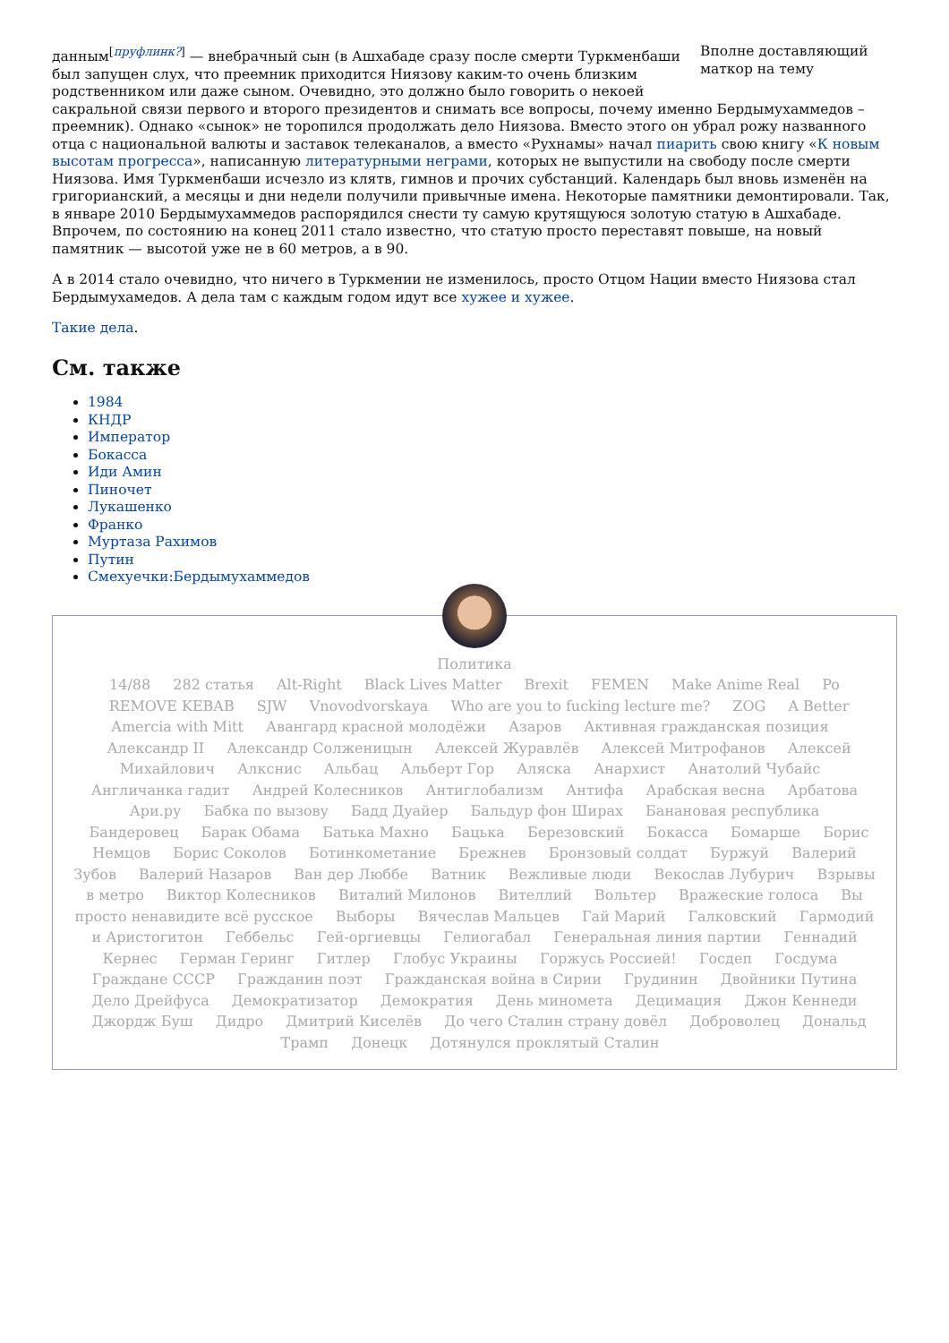Вполне доставляющий маткор на тему
данным<sup>[пруфлинк?]</sup> — внебрачный сын (в Ашхабаде сразу после смерти Туркменбаши был запущен слух, что преемник приходится Ниязову каким-то очень близким родственником или даже сыном. Очевидно, это должно было говорить о некоей сакральной связи первого и второго президентов и снимать все вопросы, почему именно Бердымухаммедов – преемник). Однако «сынок» не торопился продолжать дело Ниязова. Вместо этого он убрал рожу названного отца с национальной валюты и заставок телеканалов, а вместо «Рухнамы» начал пиарить свою книгу «К новым высотам прогресса», написанную литературными неграми, которых не выпустили на свободу после смерти Ниязова. Имя Туркменбаши исчезло из клятв, гимнов и прочих субстанций. Календарь был вновь изменён на григорианский, а месяцы и дни недели получили привычные имена. Некоторые памятники демонтировали. Так, в январе 2010 Бердымухаммедов распорядился снести ту самую крутящуюся золотую статую в Ашхабаде. Впрочем, по состоянию на конец 2011 стало известно, что статую просто переставят повыше, на новый памятник — высотой уже не в 60 метров, а в 90.
А в 2014 стало очевидно, что ничего в Туркмении не изменилось, просто Отцом Нации вместо Ниязова стал Бердымухамедов. А дела там с каждым годом идут все хужее и хужее.
Такие дела.
См. также
1984
КНДР
Император
Бокасса
Иди Амин
Пиночет
Лукашенко
Франко
Муртаза Рахимов
Путин
Смехуечки:Бердымухаммедов
Политика
14/88 282 статья Alt-Right Black Lives Matter Brexit FEMEN Make Anime Real Po REMOVE KEBAB SJW Vnovodvorskaya Who are you to fucking lecture me? ZOG A Better Amercia with Mitt Авангард красной молодёжи Азаров Активная гражданская позиция Александр II Александр Солженицын Алексей Журавлёв Алексей Митрофанов Алексей Михайлович Алкснис Альбац Альберт Гор Аляска Анархист Анатолий Чубайс Англичанка гадит Андрей Колесников Антиглобализм Антифа Арабская весна Арбатова Ари.ру Бабка по вызову Бадд Дуайер Бальдур фон Ширах Банановая республика Бандеровец Барак Обама Батька Махно Бацька Березовский Бокасса Бомарше Борис Немцов Борис Соколов Ботинкометание Брежнев Бронзовый солдат Буржуй Валерий Зубов Валерий Назаров Ван дер Люббе Ватник Вежливые люди Векослав Лубурич Взрывы в метро Виктор Колесников Виталий Милонов Вителлий Вольтер Вражеские голоса Вы просто ненавидите всё русское Выборы Вячеслав Мальцев Гай Марий Галковский Гармодий и Аристогитон Геббельс Гей-оргиевцы Гелиогабал Генеральная линия партии Геннадий Кернес Герман Геринг Гитлер Глобус Украины Горжусь Россией! Госдеп Госдума Граждане СССР Гражданин поэт Гражданская война в Сирии Грудинин Двойники Путина Дело Дрейфуса Демократизатор Демократия День миномета Децимация Джон Кеннеди Джордж Буш Дидро Дмитрий Киселёв До чего Сталин страну довёл Доброволец Дональд Трамп Донецк Дотянулся проклятый Сталин